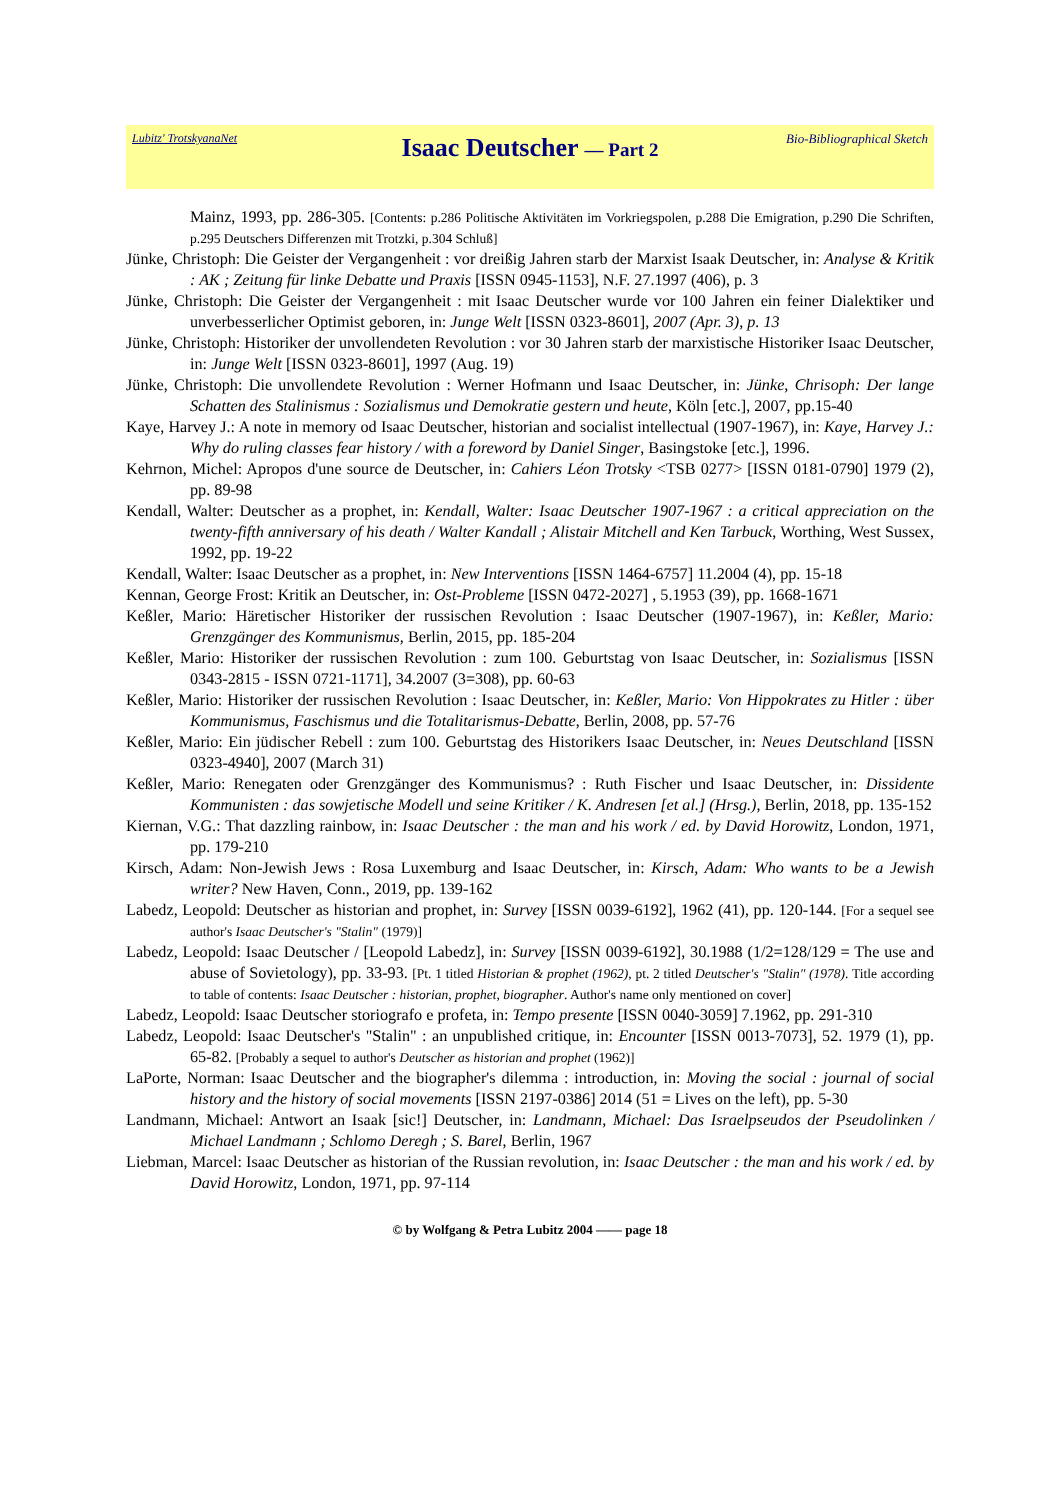Lubitz' TrotskyanaNet
Isaac Deutscher — Part 2
Bio-Bibliographical Sketch
Mainz, 1993, pp. 286-305. [Contents: p.286 Politische Aktivitäten im Vorkriegspolen, p.288 Die Emigration, p.290 Die Schriften, p.295 Deutschers Differenzen mit Trotzki, p.304 Schluß]
Jünke, Christoph: Die Geister der Vergangenheit : vor dreißig Jahren starb der Marxist Isaak Deutscher, in: Analyse & Kritik : AK ; Zeitung für linke Debatte und Praxis [ISSN 0945-1153], N.F. 27.1997 (406), p. 3
Jünke, Christoph: Die Geister der Vergangenheit : mit Isaac Deutscher wurde vor 100 Jahren ein feiner Dialektiker und unverbesserlicher Optimist geboren, in: Junge Welt [ISSN 0323-8601], 2007 (Apr. 3), p. 13
Jünke, Christoph: Historiker der unvollendeten Revolution : vor 30 Jahren starb der marxistische Historiker Isaac Deutscher, in: Junge Welt [ISSN 0323-8601], 1997 (Aug. 19)
Jünke, Christoph: Die unvollendete Revolution : Werner Hofmann und Isaac Deutscher, in: Jünke, Chrisoph: Der lange Schatten des Stalinismus : Sozialismus und Demokratie gestern und heute, Köln [etc.], 2007, pp.15-40
Kaye, Harvey J.: A note in memory od Isaac Deutscher, historian and socialist intellectual (1907-1967), in: Kaye, Harvey J.: Why do ruling classes fear history / with a foreword by Daniel Singer, Basingstoke [etc.], 1996.
Kehrnon, Michel: Apropos d'une source de Deutscher, in: Cahiers Léon Trotsky <TSB 0277> [ISSN 0181-0790] 1979 (2), pp. 89-98
Kendall, Walter: Deutscher as a prophet, in: Kendall, Walter: Isaac Deutscher 1907-1967 : a critical appreciation on the twenty-fifth anniversary of his death / Walter Kandall ; Alistair Mitchell and Ken Tarbuck, Worthing, West Sussex, 1992, pp. 19-22
Kendall, Walter: Isaac Deutscher as a prophet, in: New Interventions [ISSN 1464-6757] 11.2004 (4), pp. 15-18
Kennan, George Frost: Kritik an Deutscher, in: Ost-Probleme [ISSN 0472-2027] , 5.1953 (39), pp. 1668-1671
Keßler, Mario: Häretischer Historiker der russischen Revolution : Isaac Deutscher (1907-1967), in: Keßler, Mario: Grenzgänger des Kommunismus, Berlin, 2015, pp. 185-204
Keßler, Mario: Historiker der russischen Revolution : zum 100. Geburtstag von Isaac Deutscher, in: Sozialismus [ISSN 0343-2815 - ISSN 0721-1171], 34.2007 (3=308), pp. 60-63
Keßler, Mario: Historiker der russischen Revolution : Isaac Deutscher, in: Keßler, Mario: Von Hippokrates zu Hitler : über Kommunismus, Faschismus und die Totalitarismus-Debatte, Berlin, 2008, pp. 57-76
Keßler, Mario: Ein jüdischer Rebell : zum 100. Geburtstag des Historikers Isaac Deutscher, in: Neues Deutschland [ISSN 0323-4940], 2007 (March 31)
Keßler, Mario: Renegaten oder Grenzgänger des Kommunismus? : Ruth Fischer und Isaac Deutscher, in: Dissidente Kommunisten : das sowjetische Modell und seine Kritiker / K. Andresen [et al.] (Hrsg.), Berlin, 2018, pp. 135-152
Kiernan, V.G.: That dazzling rainbow, in: Isaac Deutscher : the man and his work / ed. by David Horowitz, London, 1971, pp. 179-210
Kirsch, Adam: Non-Jewish Jews : Rosa Luxemburg and Isaac Deutscher, in: Kirsch, Adam: Who wants to be a Jewish writer? New Haven, Conn., 2019, pp. 139-162
Labedz, Leopold: Deutscher as historian and prophet, in: Survey [ISSN 0039-6192], 1962 (41), pp. 120-144. [For a sequel see author's Isaac Deutscher's "Stalin" (1979)]
Labedz, Leopold: Isaac Deutscher / [Leopold Labedz], in: Survey [ISSN 0039-6192], 30.1988 (1/2=128/129 = The use and abuse of Sovietology), pp. 33-93. [Pt. 1 titled Historian & prophet (1962), pt. 2 titled Deutscher's "Stalin" (1978). Title according to table of contents: Isaac Deutscher : historian, prophet, biographer. Author's name only mentioned on cover]
Labedz, Leopold: Isaac Deutscher storiografo e profeta, in: Tempo presente [ISSN 0040-3059] 7.1962, pp. 291-310
Labedz, Leopold: Isaac Deutscher's "Stalin" : an unpublished critique, in: Encounter [ISSN 0013-7073], 52. 1979 (1), pp. 65-82. [Probably a sequel to author's Deutscher as historian and prophet (1962)]
LaPorte, Norman: Isaac Deutscher and the biographer's dilemma : introduction, in: Moving the social : journal of social history and the history of social movements [ISSN 2197-0386] 2014 (51 = Lives on the left), pp. 5-30
Landmann, Michael: Antwort an Isaak [sic!] Deutscher, in: Landmann, Michael: Das Israelpseudos der Pseudolinken / Michael Landmann ; Schlomo Deregh ; S. Barel, Berlin, 1967
Liebman, Marcel: Isaac Deutscher as historian of the Russian revolution, in: Isaac Deutscher : the man and his work / ed. by David Horowitz, London, 1971, pp. 97-114
© by Wolfgang & Petra Lubitz 2004 —— page 18